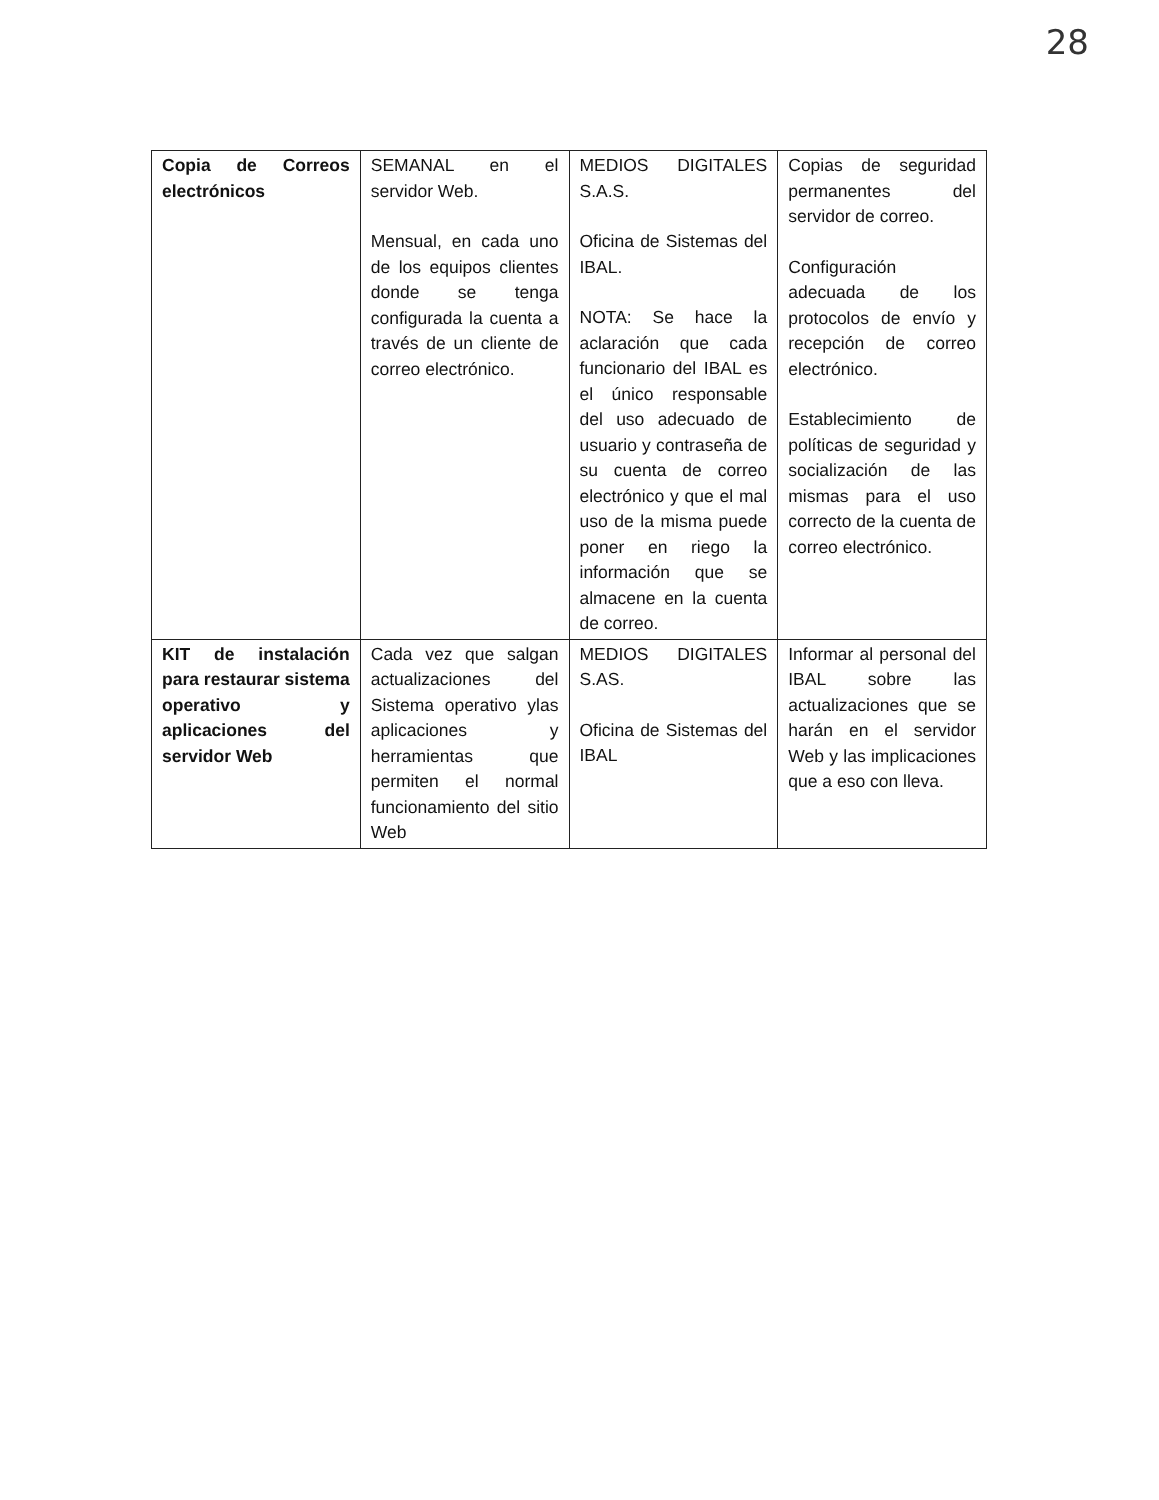28
| Copia de Correos electrónicos | SEMANAL en el servidor Web. Mensual, en cada uno de los equipos clientes donde se tenga configurada la cuenta a través de un cliente de correo electrónico. | MEDIOS DIGITALES S.A.S. Oficina de Sistemas del IBAL. NOTA: Se hace la aclaración que cada funcionario del IBAL es el único responsable del uso adecuado de usuario y contraseña de su cuenta de correo electrónico y que el mal uso de la misma puede poner en riego la información que se almacene en la cuenta de correo. | Copias de seguridad permanentes del servidor de correo. Configuración adecuada de los protocolos de envío y recepción de correo electrónico. Establecimiento de políticas de seguridad y socialización de las mismas para el uso correcto de la cuenta de correo electrónico. |
| KIT de instalación para restaurar sistema operativo y aplicaciones del servidor Web | Cada vez que salgan actualizaciones del Sistema operativo ylas aplicaciones y herramientas que permiten el normal funcionamiento del sitio Web | MEDIOS DIGITALES S.AS. Oficina de Sistemas del IBAL | Informar al personal del IBAL sobre las actualizaciones que se harán en el servidor Web y las implicaciones que a eso con lleva. |